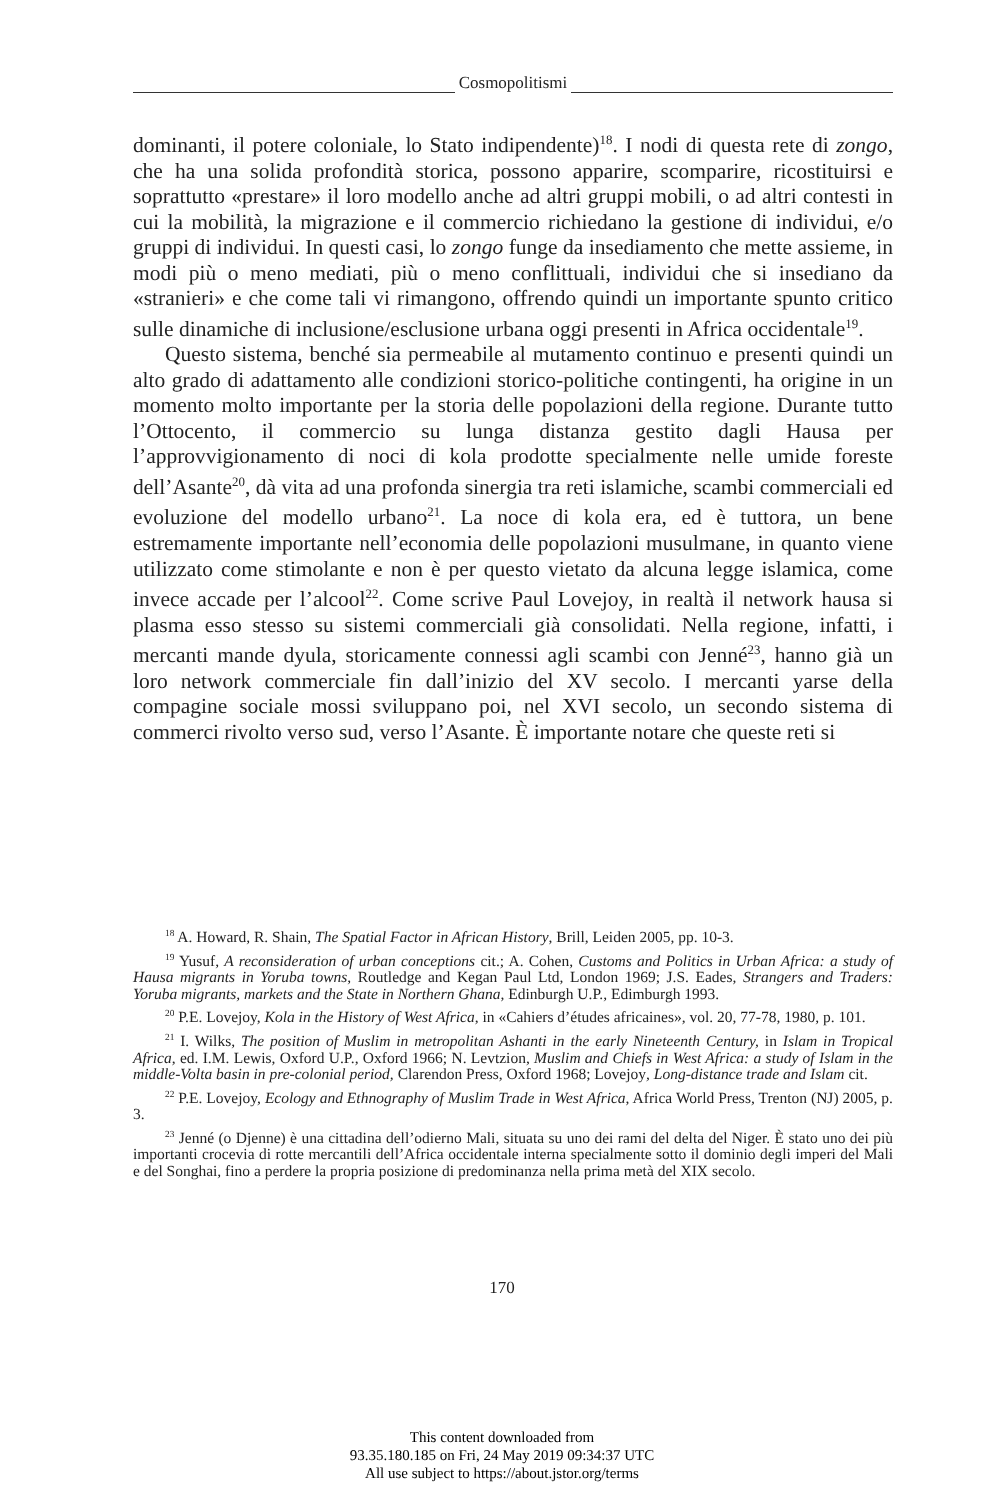Cosmopolitismi
dominanti, il potere coloniale, lo Stato indipendente)<sup>18</sup>. I nodi di questa rete di zongo, che ha una solida profondità storica, possono apparire, scomparire, ricostituirsi e soprattutto «prestare» il loro modello anche ad altri gruppi mobili, o ad altri contesti in cui la mobilità, la migrazione e il commercio richiedano la gestione di individui, e/o gruppi di individui. In questi casi, lo zongo funge da insediamento che mette assieme, in modi più o meno mediati, più o meno conflittuali, individui che si insediano da «stranieri» e che come tali vi rimangono, offrendo quindi un importante spunto critico sulle dinamiche di inclusione/esclusione urbana oggi presenti in Africa occidentale<sup>19</sup>.
Questo sistema, benché sia permeabile al mutamento continuo e presenti quindi un alto grado di adattamento alle condizioni storico-politiche contingenti, ha origine in un momento molto importante per la storia delle popolazioni della regione. Durante tutto l’Ottocento, il commercio su lunga distanza gestito dagli Hausa per l’approvvigionamento di noci di kola prodotte specialmente nelle umide foreste dell’Asante<sup>20</sup>, dà vita ad una profonda sinergia tra reti islamiche, scambi commerciali ed evoluzione del modello urbano<sup>21</sup>. La noce di kola era, ed è tuttora, un bene estremamente importante nell’economia delle popolazioni musulmane, in quanto viene utilizzato come stimolante e non è per questo vietato da alcuna legge islamica, come invece accade per l’alcool<sup>22</sup>. Come scrive Paul Lovejoy, in realtà il network hausa si plasma esso stesso su sistemi commerciali già consolidati. Nella regione, infatti, i mercanti mande dyula, storicamente connessi agli scambi con Jenné<sup>23</sup>, hanno già un loro network commerciale fin dall’inizio del XV secolo. I mercanti yarse della compagine sociale mossi sviluppano poi, nel XVI secolo, un secondo sistema di commerci rivolto verso sud, verso l’Asante. È importante notare che queste reti si
<sup>18</sup> A. Howard, R. Shain, The Spatial Factor in African History, Brill, Leiden 2005, pp. 10-3.
<sup>19</sup> Yusuf, A reconsideration of urban conceptions cit.; A. Cohen, Customs and Politics in Urban Africa: a study of Hausa migrants in Yoruba towns, Routledge and Kegan Paul Ltd, London 1969; J.S. Eades, Strangers and Traders: Yoruba migrants, markets and the State in Northern Ghana, Edinburgh U.P., Edimburgh 1993.
<sup>20</sup> P.E. Lovejoy, Kola in the History of West Africa, in «Cahiers d’études africaines», vol. 20, 77-78, 1980, p. 101.
<sup>21</sup> I. Wilks, The position of Muslim in metropolitan Ashanti in the early Nineteenth Century, in Islam in Tropical Africa, ed. I.M. Lewis, Oxford U.P., Oxford 1966; N. Levtzion, Muslim and Chiefs in West Africa: a study of Islam in the middle-Volta basin in pre-colonial period, Clarendon Press, Oxford 1968; Lovejoy, Long-distance trade and Islam cit.
<sup>22</sup> P.E. Lovejoy, Ecology and Ethnography of Muslim Trade in West Africa, Africa World Press, Trenton (NJ) 2005, p. 3.
<sup>23</sup> Jenné (o Djenne) è una cittadina dell’odierno Mali, situata su uno dei rami del delta del Niger. È stato uno dei più importanti crocevia di rotte mercantili dell’Africa occidentale interna specialmente sotto il dominio degli imperi del Mali e del Songhai, fino a perdere la propria posizione di predominanza nella prima metà del XIX secolo.
170
This content downloaded from
93.35.180.185 on Fri, 24 May 2019 09:34:37 UTC
All use subject to https://about.jstor.org/terms